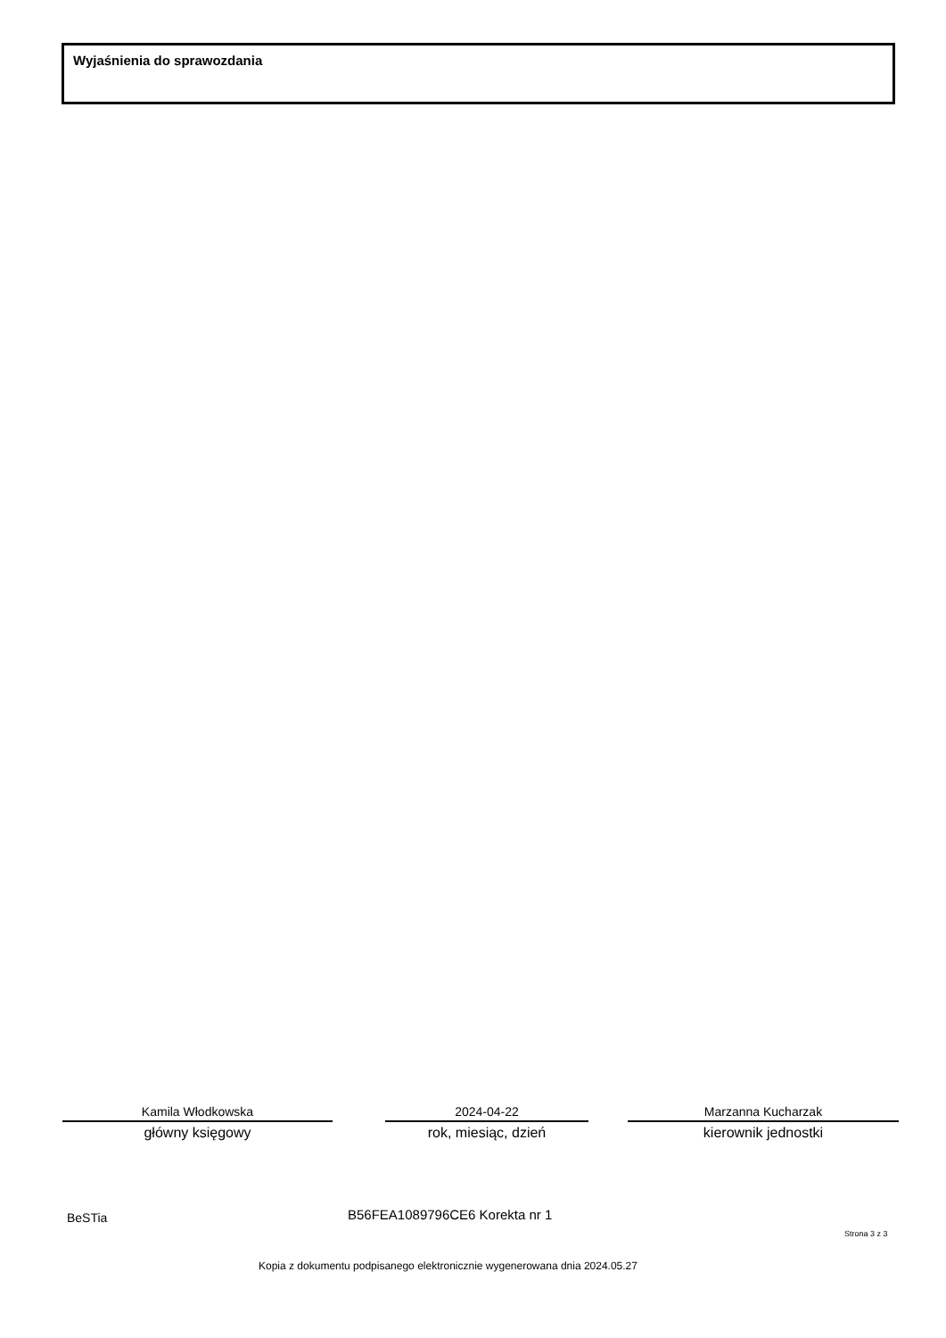Wyjaśnienia do sprawozdania
Kamila Włodkowska
główny księgowy
2024-04-22
rok, miesiąc, dzień
Marzanna Kucharzak
kierownik jednostki
BeSTia B56FEA1089796CE6 Korekta nr 1
Strona 3 z 3
Kopia z dokumentu podpisanego elektronicznie wygenerowana dnia 2024.05.27